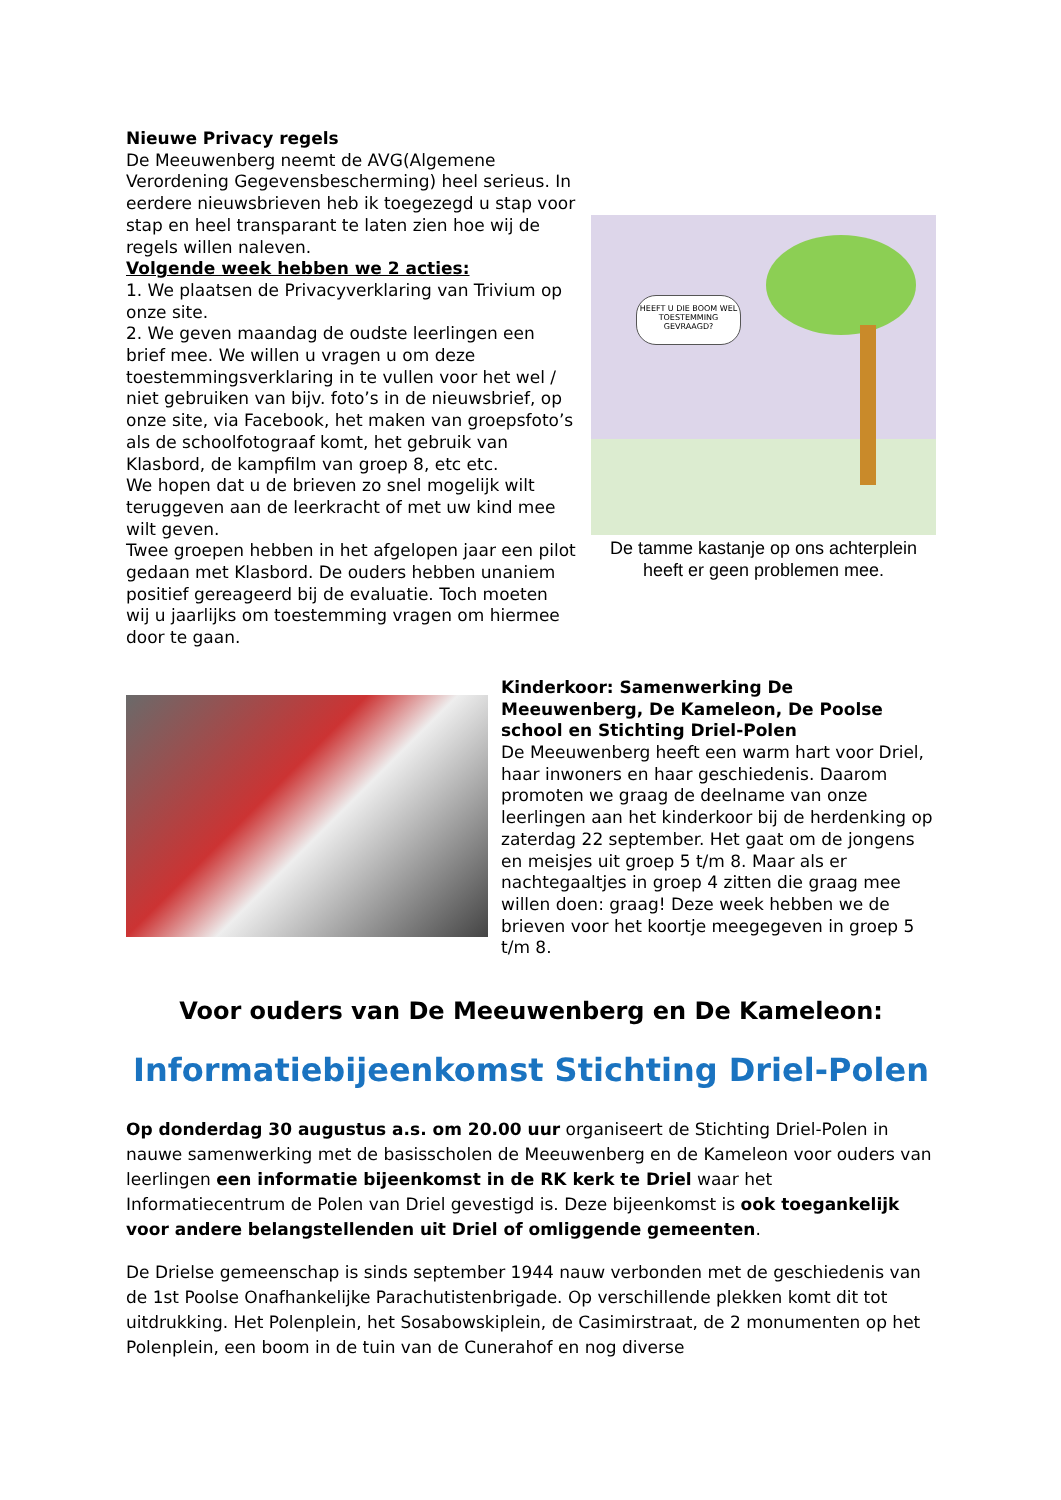Nieuwe Privacy regels
De Meeuwenberg neemt de AVG(Algemene Verordening Gegevensbescherming) heel serieus. In eerdere nieuwsbrieven heb ik toegezegd u stap voor stap en heel transparant te laten zien hoe wij de regels willen naleven.
Volgende week hebben we 2 acties:
1. We plaatsen de Privacyverklaring van Trivium op onze site.
2. We geven maandag de oudste leerlingen een brief mee. We willen u vragen u om deze toestemmingsverklaring in te vullen voor het wel / niet gebruiken van bijv. foto’s in de nieuwsbrief, op onze site, via Facebook, het maken van groepsfoto’s als de schoolfotograaf komt, het gebruik van Klasbord, de kampfilm van groep 8, etc etc.
We hopen dat u de brieven zo snel mogelijk wilt teruggeven aan de leerkracht of met uw kind mee wilt geven.
Twee groepen hebben in het afgelopen jaar een pilot gedaan met Klasbord. De ouders hebben unaniem positief gereageerd bij de evaluatie. Toch moeten wij u jaarlijks om toestemming vragen om hiermee door te gaan.
HEEFT U DIE BOOM WEL TOESTEMMING GEVRAAGD?
De tamme kastanje op ons achterplein heeft er geen problemen mee.
Kinderkoor: Samenwerking De Meeuwenberg, De Kameleon, De Poolse school en Stichting Driel-Polen
De Meeuwenberg heeft een warm hart voor Driel, haar inwoners en haar geschiedenis. Daarom promoten we graag de deelname van onze leerlingen aan het kinderkoor bij de herdenking op zaterdag 22 september. Het gaat om de jongens en meisjes uit groep 5 t/m 8. Maar als er nachtegaaltjes in groep 4 zitten die graag mee willen doen: graag! Deze week hebben we de brieven voor het koortje meegegeven in groep 5 t/m 8.
Voor ouders van De Meeuwenberg en De Kameleon:
Informatiebijeenkomst Stichting Driel-Polen
Op donderdag 30 augustus a.s. om 20.00 uur organiseert de Stichting Driel-Polen in nauwe samenwerking met de basisscholen de Meeuwenberg en de Kameleon voor ouders van leerlingen een informatie bijeenkomst in de RK kerk te Driel waar het Informatiecentrum de Polen van Driel gevestigd is. Deze bijeenkomst is ook toegankelijk voor andere belangstellenden uit Driel of omliggende gemeenten.
De Drielse gemeenschap is sinds september 1944 nauw verbonden met de geschiedenis van de 1st Poolse Onafhankelijke Parachutistenbrigade. Op verschillende plekken komt dit tot uitdrukking. Het Polenplein, het Sosabowskiplein, de Casimirstraat, de 2 monumenten op het Polenplein, een boom in de tuin van de Cunerahof en nog diverse